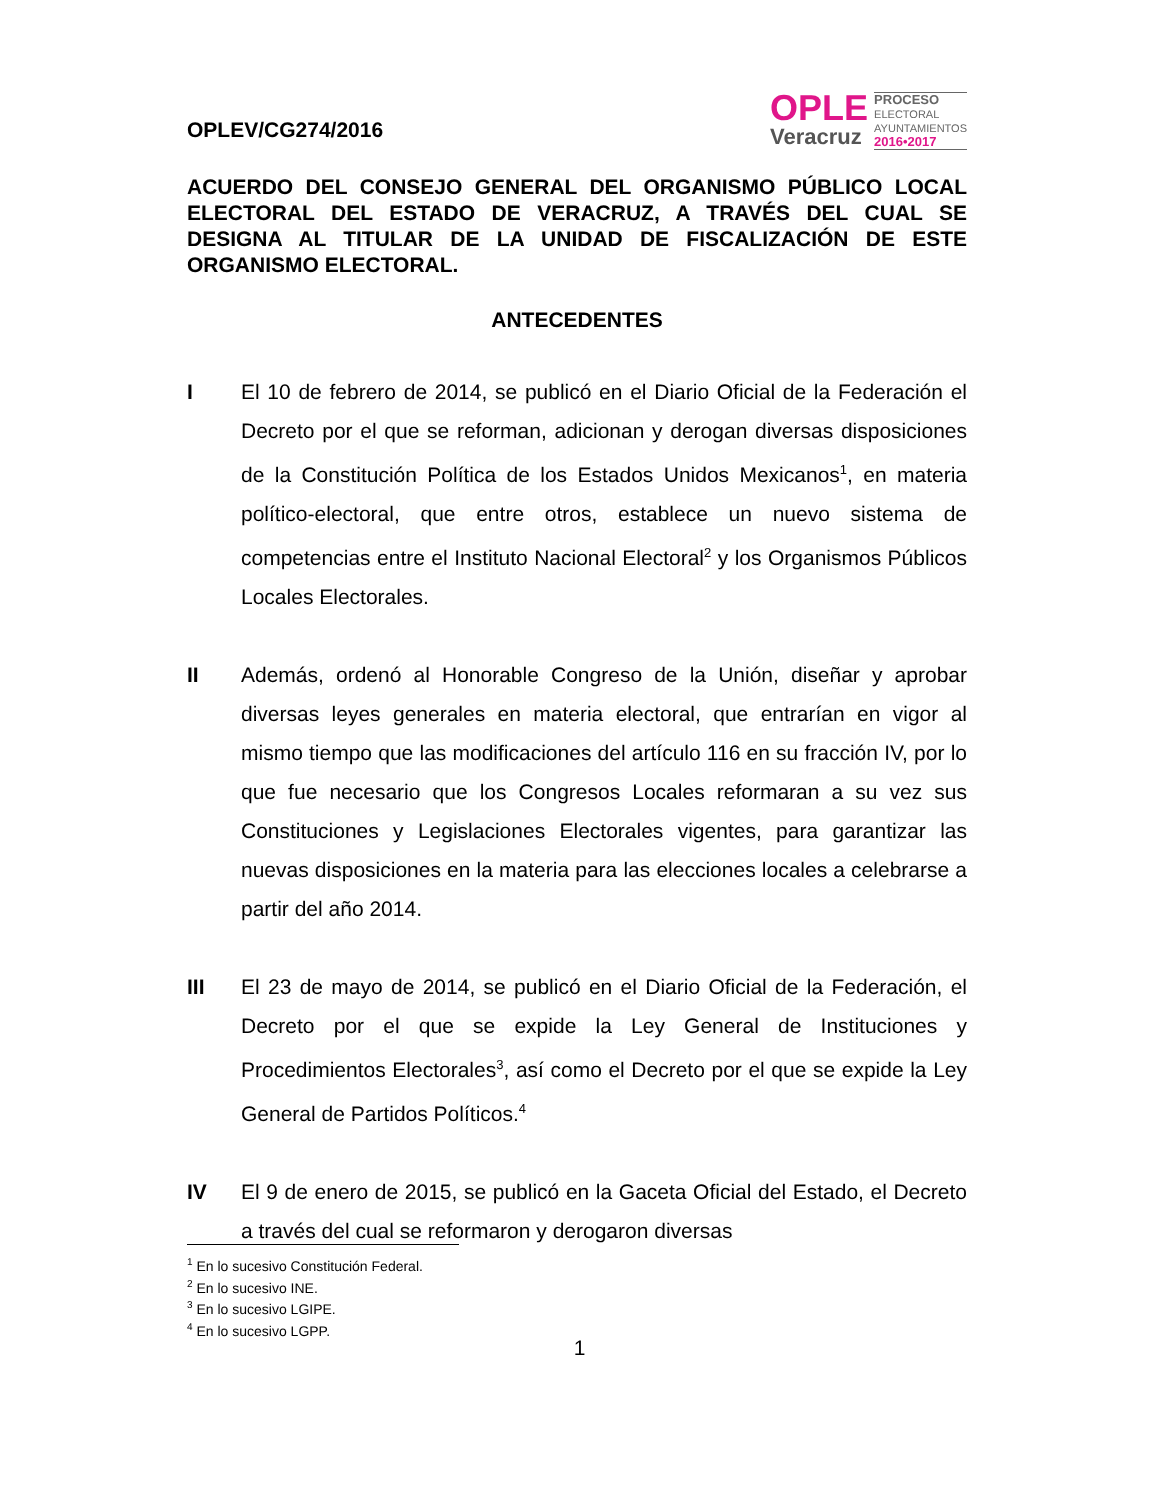OPLEV/CG274/2016
OPLE
Veracruz
PROCESO
ELECTORAL
AYUNTAMIENTOS
2016•2017
ACUERDO DEL CONSEJO GENERAL DEL ORGANISMO PÚBLICO LOCAL ELECTORAL DEL ESTADO DE VERACRUZ, A TRAVÉS DEL CUAL SE DESIGNA AL TITULAR DE LA UNIDAD DE FISCALIZACIÓN DE ESTE ORGANISMO ELECTORAL.
ANTECEDENTES
I El 10 de febrero de 2014, se publicó en el Diario Oficial de la Federación el Decreto por el que se reforman, adicionan y derogan diversas disposiciones de la Constitución Política de los Estados Unidos Mexicanos<sup>1</sup>, en materia político-electoral, que entre otros, establece un nuevo sistema de competencias entre el Instituto Nacional Electoral<sup>2</sup> y los Organismos Públicos Locales Electorales.
II Además, ordenó al Honorable Congreso de la Unión, diseñar y aprobar diversas leyes generales en materia electoral, que entrarían en vigor al mismo tiempo que las modificaciones del artículo 116 en su fracción IV, por lo que fue necesario que los Congresos Locales reformaran a su vez sus Constituciones y Legislaciones Electorales vigentes, para garantizar las nuevas disposiciones en la materia para las elecciones locales a celebrarse a partir del año 2014.
III El 23 de mayo de 2014, se publicó en el Diario Oficial de la Federación, el Decreto por el que se expide la Ley General de Instituciones y Procedimientos Electorales<sup>3</sup>, así como el Decreto por el que se expide la Ley General de Partidos Políticos.<sup>4</sup>
IV El 9 de enero de 2015, se publicó en la Gaceta Oficial del Estado, el Decreto a través del cual se reformaron y derogaron diversas
<sup>1</sup> En lo sucesivo Constitución Federal.
<sup>2</sup> En lo sucesivo INE.
<sup>3</sup> En lo sucesivo LGIPE.
<sup>4</sup> En lo sucesivo LGPP.
1